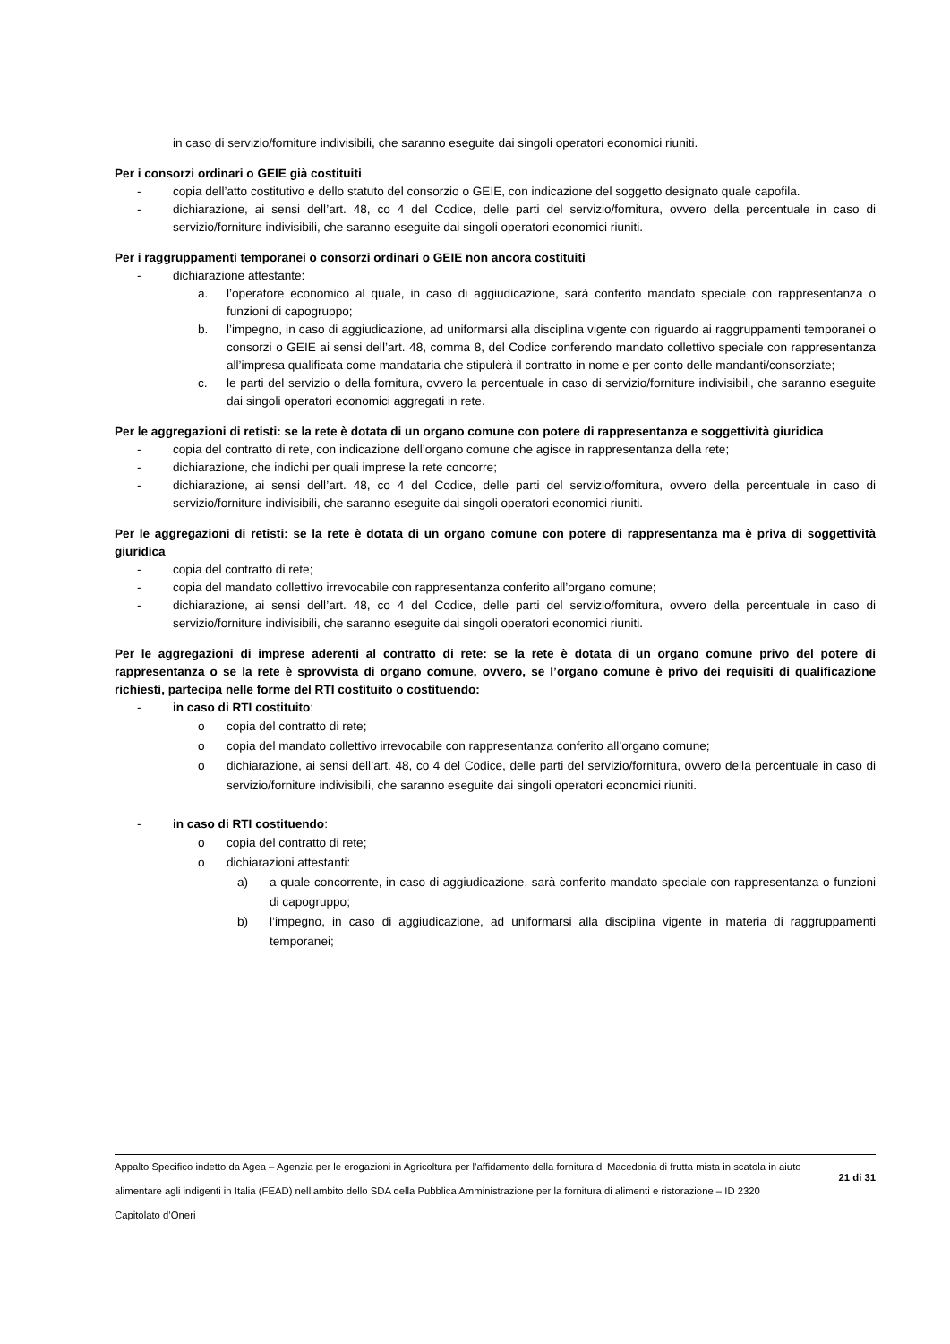in caso di servizio/forniture indivisibili, che saranno eseguite dai singoli operatori economici riuniti.
Per i consorzi ordinari o GEIE già costituiti
- copia dell’atto costitutivo e dello statuto del consorzio o GEIE, con indicazione del soggetto designato quale capofila.
- dichiarazione, ai sensi dell’art. 48, co 4 del Codice, delle parti del servizio/fornitura, ovvero della percentuale in caso di servizio/forniture indivisibili, che saranno eseguite dai singoli operatori economici riuniti.
Per i raggruppamenti temporanei o consorzi ordinari o GEIE non ancora costituiti
- dichiarazione attestante:
a. l’operatore economico al quale, in caso di aggiudicazione, sarà conferito mandato speciale con rappresentanza o funzioni di capogruppo;
b. l’impegno, in caso di aggiudicazione, ad uniformarsi alla disciplina vigente con riguardo ai raggruppamenti temporanei o consorzi o GEIE ai sensi dell’art. 48, comma 8, del Codice conferendo mandato collettivo speciale con rappresentanza all’impresa qualificata come mandataria che stipulerà il contratto in nome e per conto delle mandanti/consorziate;
c. le parti del servizio o della fornitura, ovvero la percentuale in caso di servizio/forniture indivisibili, che saranno eseguite dai singoli operatori economici aggregati in rete.
Per le aggregazioni di retisti: se la rete è dotata di un organo comune con potere di rappresentanza e soggettività giuridica
- copia del contratto di rete, con indicazione dell’organo comune che agisce in rappresentanza della rete;
- dichiarazione, che indichi per quali imprese la rete concorre;
- dichiarazione, ai sensi dell’art. 48, co 4 del Codice, delle parti del servizio/fornitura, ovvero della percentuale in caso di servizio/forniture indivisibili, che saranno eseguite dai singoli operatori economici riuniti.
Per le aggregazioni di retisti: se la rete è dotata di un organo comune con potere di rappresentanza ma è priva di soggettività giuridica
- copia del contratto di rete;
- copia del mandato collettivo irrevocabile con rappresentanza conferito all’organo comune;
- dichiarazione, ai sensi dell’art. 48, co 4 del Codice, delle parti del servizio/fornitura, ovvero della percentuale in caso di servizio/forniture indivisibili, che saranno eseguite dai singoli operatori economici riuniti.
Per le aggregazioni di imprese aderenti al contratto di rete: se la rete è dotata di un organo comune privo del potere di rappresentanza o se la rete è sprovvista di organo comune, ovvero, se l’organo comune è privo dei requisiti di qualificazione richiesti, partecipa nelle forme del RTI costituito o costituendo:
- in caso di RTI costituito:
o copia del contratto di rete;
o copia del mandato collettivo irrevocabile con rappresentanza conferito all’organo comune;
o dichiarazione, ai sensi dell’art. 48, co 4 del Codice, delle parti del servizio/fornitura, ovvero della percentuale in caso di servizio/forniture indivisibili, che saranno eseguite dai singoli operatori economici riuniti.
- in caso di RTI costituendo:
o copia del contratto di rete;
o dichiarazioni attestanti:
a) a quale concorrente, in caso di aggiudicazione, sarà conferito mandato speciale con rappresentanza o funzioni di capogruppo;
b) l’impegno, in caso di aggiudicazione, ad uniformarsi alla disciplina vigente in materia di raggruppamenti temporanei;
Appalto Specifico indetto da Agea – Agenzia per le erogazioni in Agricoltura per l’affidamento della fornitura di Macedonia di frutta mista in scatola in aiuto alimentare agli indigenti in Italia (FEAD) nell’ambito dello SDA della Pubblica Amministrazione per la fornitura di alimenti e ristorazione – ID 2320
Capitolato d’Oneri
21 di 31